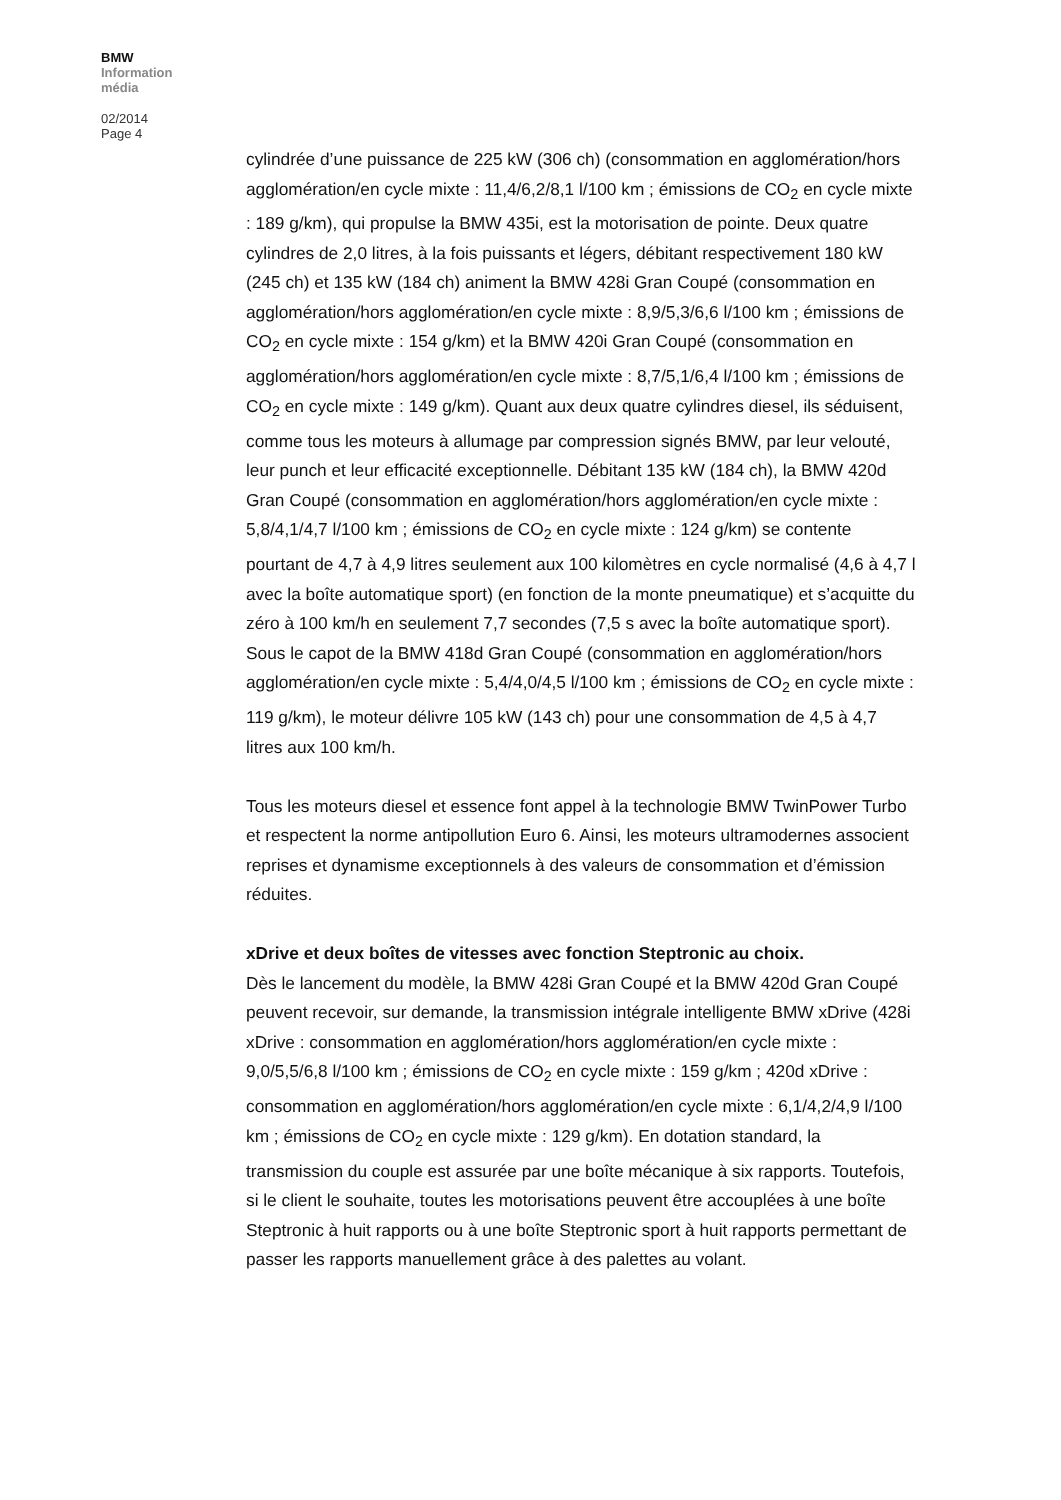BMW
Information
média
02/2014
Page 4
cylindrée d’une puissance de 225 kW (306 ch) (consommation en agglomération/hors agglomération/en cycle mixte : 11,4/6,2/8,1 l/100 km ; émissions de CO<sub>2</sub> en cycle mixte : 189 g/km), qui propulse la BMW 435i, est la motorisation de pointe. Deux quatre cylindres de 2,0 litres, à la fois puissants et légers, débitant respectivement 180 kW (245 ch) et 135 kW (184 ch) animent la BMW 428i Gran Coupé (consommation en agglomération/hors agglomération/en cycle mixte : 8,9/5,3/6,6 l/100 km ; émissions de CO<sub>2</sub> en cycle mixte : 154 g/km) et la BMW 420i Gran Coupé (consommation en agglomération/hors agglomération/en cycle mixte : 8,7/5,1/6,4 l/100 km ; émissions de CO<sub>2</sub> en cycle mixte : 149 g/km). Quant aux deux quatre cylindres diesel, ils séduisent, comme tous les moteurs à allumage par compression signés BMW, par leur velouté, leur punch et leur efficacité exceptionnelle. Débitant 135 kW (184 ch), la BMW 420d Gran Coupé (consommation en agglomération/hors agglomération/en cycle mixte : 5,8/4,1/4,7 l/100 km ; émissions de CO<sub>2</sub> en cycle mixte : 124 g/km) se contente pourtant de 4,7 à 4,9 litres seulement aux 100 kilomètres en cycle normalisé (4,6 à 4,7 l avec la boîte automatique sport) (en fonction de la monte pneumatique) et s’acquitte du zéro à 100 km/h en seulement 7,7 secondes (7,5 s avec la boîte automatique sport). Sous le capot de la BMW 418d Gran Coupé (consommation en agglomération/hors agglomération/en cycle mixte : 5,4/4,0/4,5 l/100 km ; émissions de CO<sub>2</sub> en cycle mixte : 119 g/km), le moteur délivre 105 kW (143 ch) pour une consommation de 4,5 à 4,7 litres aux 100 km/h.
Tous les moteurs diesel et essence font appel à la technologie BMW TwinPower Turbo et respectent la norme antipollution Euro 6. Ainsi, les moteurs ultramodernes associent reprises et dynamisme exceptionnels à des valeurs de consommation et d’émission réduites.
xDrive et deux boîtes de vitesses avec fonction Steptronic au choix.
Dès le lancement du modèle, la BMW 428i Gran Coupé et la BMW 420d Gran Coupé peuvent recevoir, sur demande, la transmission intégrale intelligente BMW xDrive (428i xDrive : consommation en agglomération/hors agglomération/en cycle mixte : 9,0/5,5/6,8 l/100 km ; émissions de CO<sub>2</sub> en cycle mixte : 159 g/km ; 420d xDrive : consommation en agglomération/hors agglomération/en cycle mixte : 6,1/4,2/4,9 l/100 km ; émissions de CO<sub>2</sub> en cycle mixte : 129 g/km). En dotation standard, la transmission du couple est assurée par une boîte mécanique à six rapports. Toutefois, si le client le souhaite, toutes les motorisations peuvent être accouplées à une boîte Steptronic à huit rapports ou à une boîte Steptronic sport à huit rapports permettant de passer les rapports manuellement grâce à des palettes au volant.